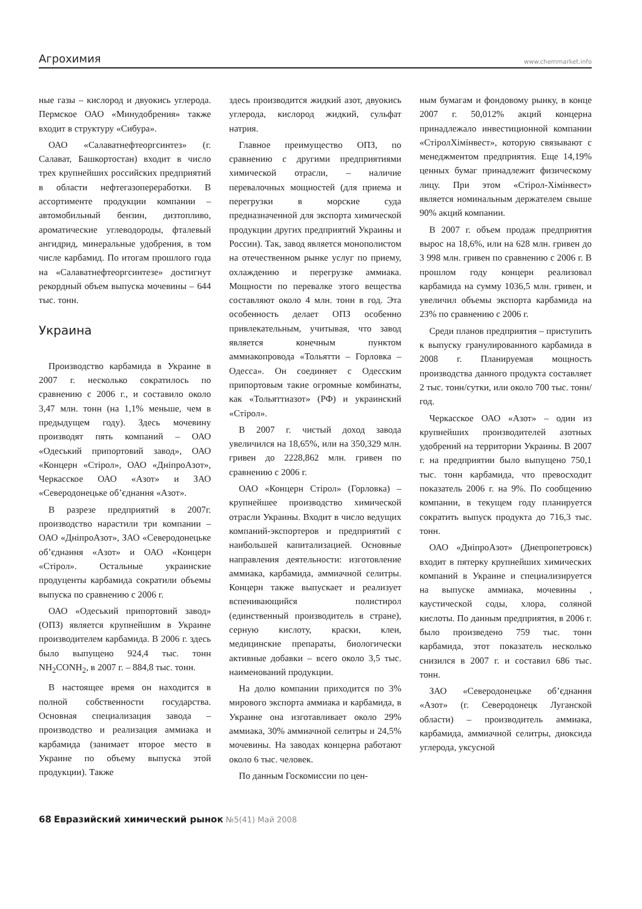Агрохимия
www.chemmarket.info
ные газы – кислород и двуокись углерода. Пермское ОАО «Минудобрения» также входит в структуру «Сибура».
ОАО «Салаватнефтеоргсинтез» (г. Салават, Башкортостан) входит в число трех крупнейших российских предприятий в области нефтегазопереработки. В ассортименте продукции компании – автомобильный бензин, дизтопливо, ароматические углеводороды, фталевый ангидрид, минеральные удобрения, в том числе карбамид. По итогам прошлого года на «Салаватнефтеоргсинтезе» достигнут рекордный объем выпуска мочевины – 644 тыс. тонн.
Украина
Производство карбамида в Украине в 2007 г. несколько сократилось по сравнению с 2006 г., и составило около 3,47 млн. тонн (на 1,1% меньше, чем в предыдущем году). Здесь мочевину производят пять компаний – ОАО «Одеський припортовий завод», ОАО «Концерн «Стірол», ОАО «ДніпроАзот», Черкасское ОАО «Азот» и ЗАО «Северодонецьке об’єднання «Азот».
В разрезе предприятий в 2007г. производство нарастили три компании – ОАО «ДніпроАзот», ЗАО «Северодонецьке об’єднання «Азот» и ОАО «Концерн «Стірол». Остальные украинские продуценты карбамида сократили объемы выпуска по сравнению с 2006 г.
ОАО «Одеський припортовий завод» (ОПЗ) является крупнейшим в Украине производителем карбамида. В 2006 г. здесь было выпущено 924,4 тыс. тонн NH<sub>2</sub>CONH<sub>2</sub>, в 2007 г. – 884,8 тыс. тонн.
В настоящее время он находится в полной собственности государства. Основная специализация завода – производство и реализация аммиака и карбамида (занимает второе место в Украине по объему выпуска этой продукции). Также
здесь производится жидкий азот, двуокись углерода, кислород жидкий, сульфат натрия.
Главное преимущество ОПЗ, по сравнению с другими предприятиями химической отрасли, – наличие перевалочных мощностей (для приема и перегрузки в морские суда предназначенной для экспорта химической продукции других предприятий Украины и России). Так, завод является монополистом на отечественном рынке услуг по приему, охлаждению и перегрузке аммиака. Мощности по перевалке этого вещества составляют около 4 млн. тонн в год. Эта особенность делает ОПЗ особенно привлекательным, учитывая, что завод является конечным пунктом аммиакопровода «Тольятти – Горловка – Одесса». Он соединяет с Одесским припортовым такие огромные комбинаты, как «Тольяттиазот» (РФ) и украинский «Стірол».
В 2007 г. чистый доход завода увеличился на 18,65%, или на 350,329 млн. гривен до 2228,862 млн. гривен по сравнению с 2006 г.
ОАО «Концерн Стірол» (Горловка) – крупнейшее производство химической отрасли Украины. Входит в число ведущих компаний-экспортеров и предприятий с наибольшей капитализацией. Основные направления деятельности: изготовление аммиака, карбамида, аммиачной селитры. Концерн также выпускает и реализует вспенивающийся полистирол (единственный производитель в стране), серную кислоту, краски, клеи, медицинские препараты, биологически активные добавки – всего около 3,5 тыс. наименований продукции.
На долю компании приходится по 3% мирового экспорта аммиака и карбамида, в Украине она изготавливает около 29% аммиака, 30% аммиачной селитры и 24,5% мочевины. На заводах концерна работают около 6 тыс. человек.
По данным Госкомиссии по цен-
ным бумагам и фондовому рынку, в конце 2007 г. 50,012% акций концерна принадлежало инвестиционной компании «СтіролХімінвест», которую связывают с менеджментом предприятия. Еще 14,19% ценных бумаг принадлежит физическому лицу. При этом «Стірол-Хімінвест» является номинальным держателем свыше 90% акций компании.
В 2007 г. объем продаж предприятия вырос на 18,6%, или на 628 млн. гривен до 3 998 млн. гривен по сравнению с 2006 г. В прошлом году концерн реализовал карбамида на сумму 1036,5 млн. гривен, и увеличил объемы экспорта карбамида на 23% по сравнению с 2006 г.
Среди планов предприятия – приступить к выпуску гранулированного карбамида в 2008 г. Планируемая мощность производства данного продукта составляет 2 тыс. тонн/сутки, или около 700 тыс. тонн/год.
Черкасское ОАО «Азот» – один из крупнейших производителей азотных удобрений на территории Украины. В 2007 г. на предприятии было выпущено 750,1 тыс. тонн карбамида, что превосходит показатель 2006 г. на 9%. По сообщению компании, в текущем году планируется сократить выпуск продукта до 716,3 тыс. тонн.
ОАО «ДніпроАзот» (Днепропетровск) входит в пятерку крупнейших химических компаний в Украине и специализируется на выпуске аммиака, мочевины , каустической соды, хлора, соляной кислоты. По данным предприятия, в 2006 г. было произведено 759 тыс. тонн карбамида, этот показатель несколько снизился в 2007 г. и составил 686 тыс. тонн.
ЗАО «Северодонецьке об’єднання «Азот» (г. Северодонецк Луганской области) – производитель аммиака, карбамида, аммиачной селитры, диоксида углерода, уксусной
68 Евразийский химический рынок №5(41) Май 2008